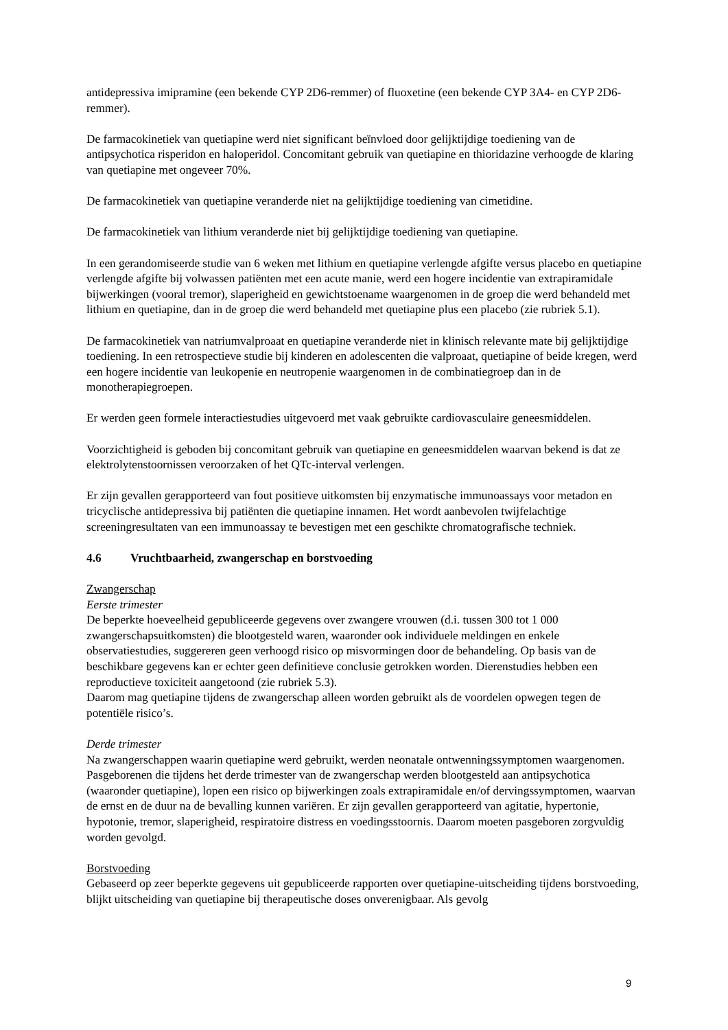antidepressiva imipramine (een bekende CYP 2D6-remmer) of fluoxetine (een bekende CYP 3A4- en CYP 2D6-remmer).
De farmacokinetiek van quetiapine werd niet significant beïnvloed door gelijktijdige toediening van de antipsychotica risperidon en haloperidol. Concomitant gebruik van quetiapine en thioridazine verhoogde de klaring van quetiapine met ongeveer 70%.
De farmacokinetiek van quetiapine veranderde niet na gelijktijdige toediening van cimetidine.
De farmacokinetiek van lithium veranderde niet bij gelijktijdige toediening van quetiapine.
In een gerandomiseerde studie van 6 weken met lithium en quetiapine verlengde afgifte versus placebo en quetiapine verlengde afgifte bij volwassen patiënten met een acute manie, werd een hogere incidentie van extrapiramidale bijwerkingen (vooral tremor), slaperigheid en gewichtstoename waargenomen in de groep die werd behandeld met lithium en quetiapine, dan in de groep die werd behandeld met quetiapine plus een placebo (zie rubriek 5.1).
De farmacokinetiek van natriumvalproaat en quetiapine veranderde niet in klinisch relevante mate bij gelijktijdige toediening. In een retrospectieve studie bij kinderen en adolescenten die valproaat, quetiapine of beide kregen, werd een hogere incidentie van leukopenie en neutropenie waargenomen in de combinatiegroep dan in de monotherapiegroepen.
Er werden geen formele interactiestudies uitgevoerd met vaak gebruikte cardiovasculaire geneesmiddelen.
Voorzichtigheid is geboden bij concomitant gebruik van quetiapine en geneesmiddelen waarvan bekend is dat ze elektrolytenstoornissen veroorzaken of het QTc-interval verlengen.
Er zijn gevallen gerapporteerd van fout positieve uitkomsten bij enzymatische immunoassays voor metadon en tricyclische antidepressiva bij patiënten die quetiapine innamen. Het wordt aanbevolen twijfelachtige screeningresultaten van een immunoassay te bevestigen met een geschikte chromatografische techniek.
4.6 Vruchtbaarheid, zwangerschap en borstvoeding
Zwangerschap
Eerste trimester
De beperkte hoeveelheid gepubliceerde gegevens over zwangere vrouwen (d.i. tussen 300 tot 1 000 zwangerschapsuitkomsten) die blootgesteld waren, waaronder ook individuele meldingen en enkele observatiestudies, suggereren geen verhoogd risico op misvormingen door de behandeling. Op basis van de beschikbare gegevens kan er echter geen definitieve conclusie getrokken worden. Dierenstudies hebben een reproductieve toxiciteit aangetoond (zie rubriek 5.3).
Daarom mag quetiapine tijdens de zwangerschap alleen worden gebruikt als de voordelen opwegen tegen de potentiële risico’s.
Derde trimester
Na zwangerschappen waarin quetiapine werd gebruikt, werden neonatale ontwenningssymptomen waargenomen. Pasgeborenen die tijdens het derde trimester van de zwangerschap werden blootgesteld aan antipsychotica (waaronder quetiapine), lopen een risico op bijwerkingen zoals extrapiramidale en/of dervingssymptomen, waarvan de ernst en de duur na de bevalling kunnen variëren. Er zijn gevallen gerapporteerd van agitatie, hypertonie, hypotonie, tremor, slaperigheid, respiratoire distress en voedingsstoornis. Daarom moeten pasgeboren zorgvuldig worden gevolgd.
Borstvoeding
Gebaseerd op zeer beperkte gegevens uit gepubliceerde rapporten over quetiapine-uitscheiding tijdens borstvoeding, blijkt uitscheiding van quetiapine bij therapeutische doses onverenigbaar. Als gevolg
9